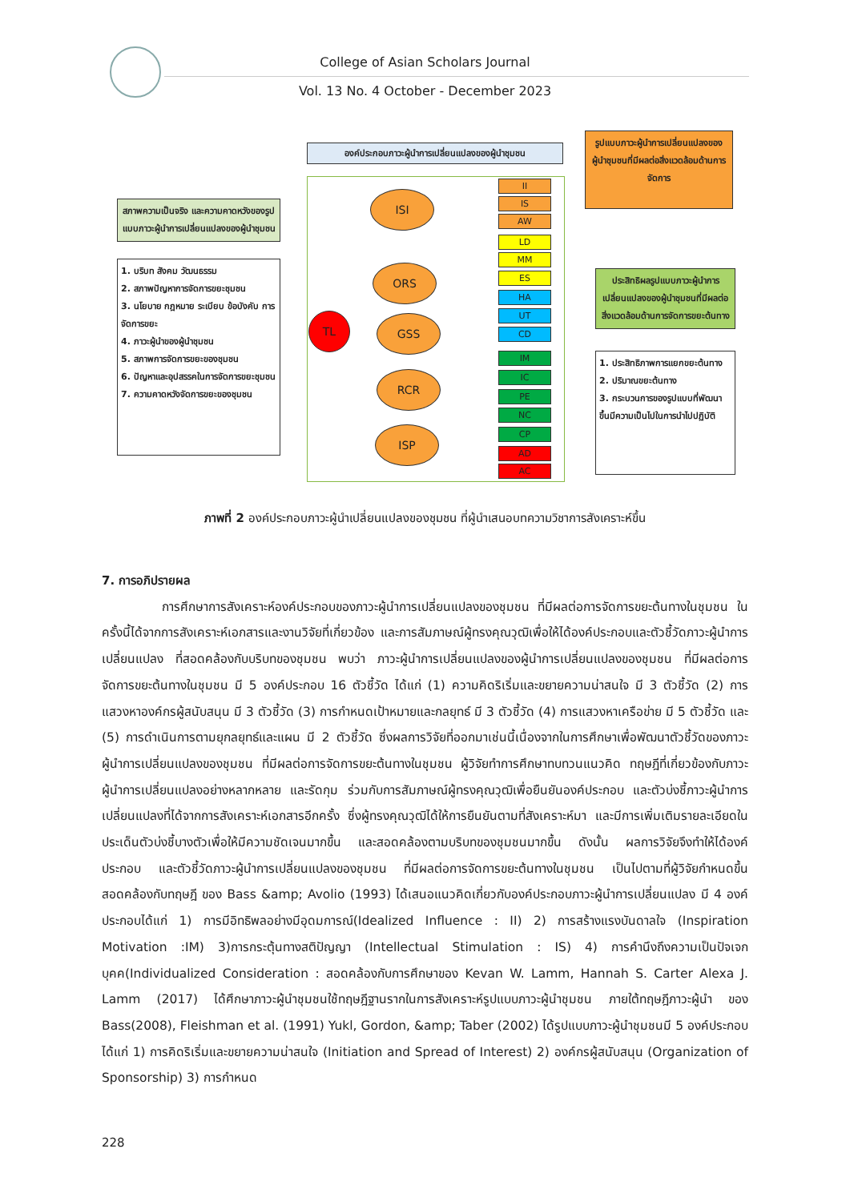College of Asian Scholars Journal
Vol. 13 No. 4 October - December 2023
สภาพความเป็นจริง และความคาดหวังของรูปแบบภาวะผู้นำการเปลี่ยนแปลงของผู้นำชุมชน
1. บริบท สังคม วัฒนธรรม
2. สภาพปัญหาการจัดการขยะชุมชน
3. นโยบาย กฎหมาย ระเบียบ ข้อบังคับ การจัดการขยะ
4. ภาวะผู้นำของผู้นำชุมชน
5. สภาพการจัดการขยะของชุมชน
6. ปัญหาและอุปสรรคในการจัดการขยะชุมชน
7. ความคาดหวังจัดการขยะของชุมชน
องค์ประกอบภาวะผู้นำการเปลี่ยนแปลงของผู้นำชุมชน
TL
ISI
ORS
GSS
RCR
ISP
II
IS
AW
LD
MM
ES
HA
UT
CD
IM
IC
PE
NC
CP
AD
AC
รูปแบบภาวะผู้นำการเปลี่ยนแปลงของผู้นำชุมชนที่มีผลต่อสิ่งแวดล้อมด้านการจัดการ
ประสิทธิผลรูปแบบภาวะผู้นำการเปลี่ยนแปลงของผู้นำชุมชนที่มีผลต่อสิ่งแวดล้อมด้านการจัดการขยะต้นทาง
1. ประสิทธิภาพการแยกขยะต้นทาง
2. ปริมาณขยะต้นทาง
3. กระบวนการของรูปแบบที่พัฒนาขึ้นมีความเป็นไปในการนำไปปฏิบัติ
ภาพที่ 2 องค์ประกอบภาวะผู้นำเปลี่ยนแปลงของชุมชน ที่ผู้นำเสนอบทความวิชาการสังเคราะห์ขึ้น
7. การอภิปรายผล
การศึกษาการสังเคราะห์องค์ประกอบของภาวะผู้นำการเปลี่ยนแปลงของชุมชน ที่มีผลต่อการจัดการขยะต้นทางในชุมชน ในครั้งนี้ได้จากการสังเคราะห์เอกสารและงานวิจัยที่เกี่ยวข้อง และการสัมภาษณ์ผู้ทรงคุณวุฒิเพื่อให้ได้องค์ประกอบและตัวชี้วัดภาวะผู้นำการเปลี่ยนแปลง ที่สอดคล้องกับบริบทของชุมชน พบว่า ภาวะผู้นำการเปลี่ยนแปลงของผู้นำการเปลี่ยนแปลงของชุมชน ที่มีผลต่อการจัดการขยะต้นทางในชุมชน มี 5 องค์ประกอบ 16 ตัวชี้วัด ได้แก่ (1) ความคิดริเริ่มและขยายความน่าสนใจ มี 3 ตัวชี้วัด (2) การแสวงหาองค์กรผู้สนับสนุน มี 3 ตัวชี้วัด (3) การกำหนดเป้าหมายและกลยุทธ์ มี 3 ตัวชี้วัด (4) การแสวงหาเครือข่าย มี 5 ตัวชี้วัด และ (5) การดำเนินการตามยุกลยุทธ์และแผน มี 2 ตัวชี้วัด ซึ่งผลการวิจัยที่ออกมาเช่นนี้เนื่องจากในการศึกษาเพื่อพัฒนาตัวชี้วัดของภาวะผู้นำการเปลี่ยนแปลงของชุมชน ที่มีผลต่อการจัดการขยะต้นทางในชุมชน ผู้วิจัยทำการศึกษาทบทวนแนวคิด ทฤษฎีที่เกี่ยวข้องกับภาวะผู้นำการเปลี่ยนแปลงอย่างหลากหลาย และรัดกุม ร่วมกับการสัมภาษณ์ผู้ทรงคุณวุฒิเพื่อยืนยันองค์ประกอบ และตัวบ่งชี้ภาวะผู้นำการเปลี่ยนแปลงที่ได้จากการสังเคราะห์เอกสารอีกครั้ง ซึ่งผู้ทรงคุณวุฒิได้ให้การยืนยันตามที่สังเคราะห์มา และมีการเพิ่มเติมรายละเอียดในประเด็นตัวบ่งชี้บางตัวเพื่อให้มีความชัดเจนมากขึ้น และสอดคล้องตามบริบทของชุมชนมากขึ้น ดังนั้น ผลการวิจัยจึงทำให้ได้องค์ประกอบ และตัวชี้วัดภาวะผู้นำการเปลี่ยนแปลงของชุมชน ที่มีผลต่อการจัดการขยะต้นทางในชุมชน เป็นไปตามที่ผู้วิจัยกำหนดขึ้น สอดคล้องกับทฤษฎี ของ Bass &amp; Avolio (1993) ได้เสนอแนวคิดเกี่ยวกับองค์ประกอบภาวะผู้นำการเปลี่ยนแปลง มี 4 องค์ประกอบได้แก่ 1) การมีอิทธิพลอย่างมีอุดมการณ์(Idealized Influence : II) 2) การสร้างแรงบันดาลใจ (Inspiration Motivation :IM) 3)การกระตุ้นทางสติปัญญา (Intellectual Stimulation : IS) 4) การคำนึงถึงความเป็นปัจเจกบุคค(Individualized Consideration : สอดคล้องกับการศึกษาของ Kevan W. Lamm, Hannah S. Carter Alexa J. Lamm (2017) ได้ศึกษาภาวะผู้นำชุมชนใช้ทฤษฎีฐานรากในการสังเคราะห์รูปแบบภาวะผู้นำชุมชน ภายใต้ทฤษฎีภาวะผู้นำ ของ Bass(2008), Fleishman et al. (1991) Yukl, Gordon, &amp; Taber (2002) ได้รูปแบบภาวะผู้นำชุมชนมี 5 องค์ประกอบ ได้แก่ 1) การคิดริเริ่มและขยายความน่าสนใจ (Initiation and Spread of Interest) 2) องค์กรผู้สนับสนุน (Organization of Sponsorship) 3) การกำหนด
228